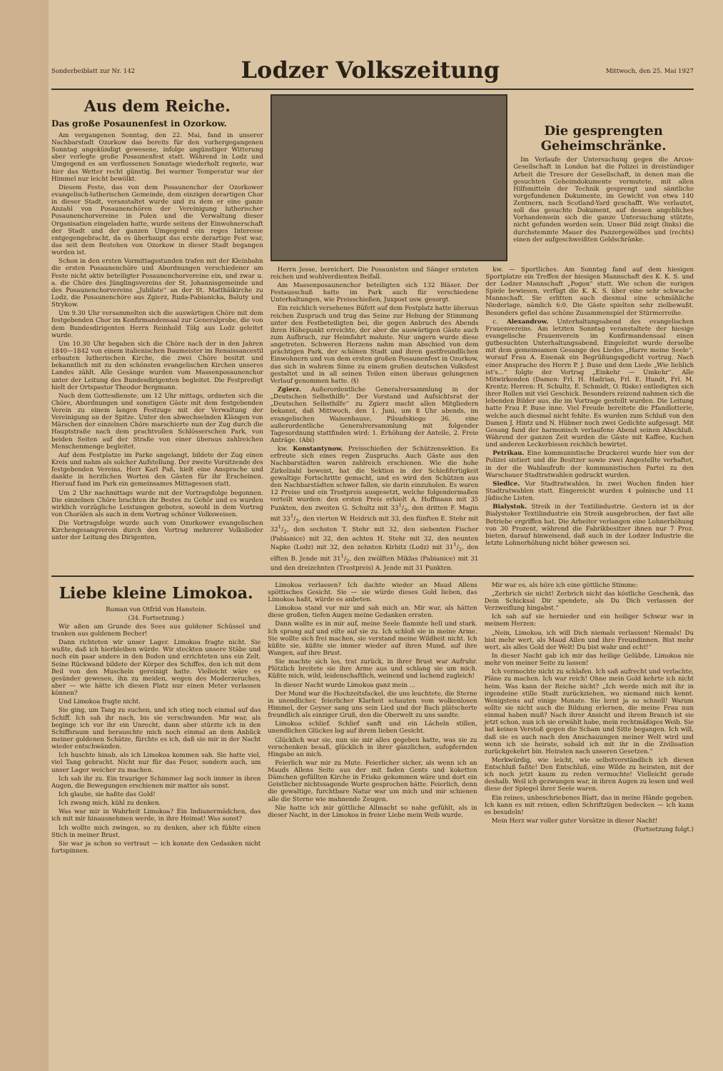Sonderbeiblatt zur Nr. 142
Lodzer Volkszeitung
Mittwoch, den 25. Mai 1927
Aus dem Reiche.
Das große Posaunenfest in Ozorkow.
Am vergangenen Sonntag, den 22. Mai, fand in unserer Nachbarstadt Ozorkow das bereits für den vorhergegangenen Sonntag angekündigt gewesene, infolge ungünstiger Witterung aber verlegte große Posaunenfest statt. Während in Lodz und Umgegend es am verflossenen Sonntage wiederholt regnete, war hier das Wetter recht günstig. Bei warmer Temperatur war der Himmel nur leicht bewölkt.
Diesem Feste, das von dem Posaunenchor der Ozorkower evangelisch-lutherischen Gemeinde, dem einzigen derartigen Chor in dieser Stadt, veranstaltet wurde und zu dem er eine ganze Anzahl von Posaunenchören der Vereinigung lutherischer Posaunenchorvereine in Polen und die Verwaltung dieser Organisation eingeladen hatte, wurde seitens der Einwohnerschaft der Stadt und der ganzen Umgegend ein reges Interesse entgegengebracht, da es überhaupt das erste derartige Fest war, das seit dem Bestehen von Ozorkow in dieser Stadt begangen worden ist.
Schon in den ersten Vormittagsstunden trafen mit der Kleinbahn die ersten Posaunenchöre und Abordnungen verschiedener am Feste nicht aktiv beteiligter Posaunenchorvereine ein, und zwar u. a. die Chöre des Jünglingsvereins der St. Johannisgemeinde und des Posaunenchorvereins „Jubilate“ an der St. Matthäikirche zu Lodz, die Posaunenchöre aus Zgierz, Ruda-Pabianicka, Baluty und Strykow.
Um 9.30 Uhr versammelten sich die auswärtigen Chöre mit dem festgebenden Chor im Konfirmandensaal zur Generalprobe, die von dem Bundesdirigenten Herrn Reinhold Tölg aus Lodz geleitet wurde.
Um 10.30 Uhr begaben sich die Chöre nach der in den Jahren 1840—1842 von einem italienischen Baumeister im Renaissancestil erbauten lutherischen Kirche, die zwei Chöre besitzt und bekanntlich mit zu den schönsten evangelischen Kirchen unseres Landes zählt. Alle Gesänge wurden vom Massenposaunenchor unter der Leitung des Bundesdirigenten begleitet. Die Festpredigt hielt der Ortspastor Theodor Bergmann.
Nach dem Gottesdienste, um 12 Uhr mittags, ordneten sich die Chöre, Abordnungen und sonstigen Gäste mit dem festgebenden Verein zu einem langen Festzuge mit der Verwaltung der Vereinigung an der Spitze. Unter den abwechselnden Klängen von Märschen der einzelnen Chöre marschierte nun der Zug durch die Hauptstraße nach dem prachtvollen Schlösserschen Park, von beiden Seiten auf der Straße von einer überaus zahlreichen Menschenmenge begleitet.
Auf dem Festplatze im Parke angelangt, bildete der Zug einen Kreis und nahm als solcher Aufstellung. Der zweite Vorsitzende des festgebenden Vereins, Herr Karl Paß, hielt eine Ansprache und dankte in herzlichen Worten den Gästen für ihr Erscheinen. Hierauf fand im Park ein gemeinsames Mittagessen statt.
Um 2 Uhr nachmittags wurde mit der Vortragsfolge begonnen. Die einzelnen Chöre brachten ihr Bestes zu Gehör und es wurden wirklich vorzügliche Leistungen geboten, sowohl in dem Vortrag von Chorälen als auch in dem Vortrag schöner Volksweisen.
Die Vortragsfolge wurde auch vom Ozorkower evangelischen Kirchengesangverein durch den Vortrag mehrerer Volkslieder unter der Leitung des Dirigenten,
Die gesprengten Geheimschränke.
Im Verlaufe der Untersuchung gegen die Arcos-Gesellschaft in London hat die Polizei in dreistündiger Arbeit die Tresore der Gesellschaft, in denen man die gesuchten Geheimdokumente vermutete, mit allen Hilfsmitteln der Technik gesprengt und sämtliche vorgefundenen Dokumente, im Gewicht von etwa 140 Zentnern, nach Scotland-Yard geschafft. Wie verlautet, soll das gesuchte Dokument, auf dessen angebliches Vorhandensein sich die ganze Untersuchung stützte, nicht gefunden worden sein. Unser Bild zeigt (links) die durchstemmte Mauer des Panzergewölbes und (rechts) einen der aufgeschweißten Geldschränke.
Herrn Jesse, bereichert. Die Posaunisten und Sänger ernteten reichen und wohlverdienten Beifall.
Am Massenposaunenchor beteiligten sich 132 Bläser. Der Festausschuß hatte im Park auch für verschiedene Unterhaltungen, wie Preisschießen, Juxpost usw. gesorgt.
Ein reichlich versehenes Büfett auf dem Festplatz hatte überaus reichen Zuspruch und trug das Seine zur Hebung der Stimmung unter den Festbeteiligten bei, die gegen Anbruch des Abends ihren Höhepunkt erreichte, der aber die auswärtigen Gäste auch zum Aufbruch, zur Heimfahrt mahnte. Nur ungern wurde diese angetreten. Schweren Herzens nahm man Abschied von dem prächtigen Park, der schönen Stadt und ihren gastfreundlichen Einwohnern und von dem ersten großen Posaunenfest in Ozorkow, das sich in wahrem Sinne zu einem großen deutschen Volksfest gestaltet und in all seinen Teilen einen überaus gelungenen Verlauf genommen hatte. (§)
Zgierz. Außerordentliche Generalversammlung in der „Deutschen Selbsthilfe“. Der Vorstand und Aufsichtsrat der „Deutschen Selbsthilfe“ zu Zgierz macht allen Mitgliedern bekannt, daß Mittwoch, den 1. Juni, um 8 Uhr abends, im evangelischen Waisenhause, Pilsudskiego 36, eine außerordentliche Generalversammlung mit folgender Tagesordnung stattfinden wird: 1. Erhöhung der Anteile, 2. Freie Anträge. (Abi)
kw. Konstantynow. Preisschießen der Schützensektion. Es erfreute sich eines regen Zuspruchs. Auch Gäste aus den Nachbarstädten waren zahlreich erschienen. Wie die hohe Zirkelzahl beweist, hat die Sektion in der Schießfertigkeit gewaltige Fortschritte gemacht, und es wird den Schützen aus den Nachbarstädten schwer fallen, sie darin einzuholen. Es waren 12 Preise und ein Trostpreis ausgesetzt, welche folgendermaßen verteilt wurden: den ersten Preis erhielt A. Hoffmann mit 35 Punkten, den zweiten G. Schultz mit 331/2, den dritten F. Magin mit 331/2, den vierten W. Heidrich mit 33, den fünften E. Stehr mit 321/2, den sechsten T. Stehr mit 32, den siebenten Fischer (Pabianice) mit 32, den achten H. Stehr mit 32, den neunten Napke (Lodz) mit 32, den zehnten Kirbitz (Lodz) mit 311/2, den elften B. Jende mit 311/2, den zwölften Miklas (Pabianice) mit 31 und den dreizehnten (Trostpreis) A. Jende mit 31 Punkten.
kw. — Sportliches. Am Sonntag fand auf dem hiesigen Sportplatze ein Treffen der hiesigen Mannschaft des K. K. S. und der Lodzer Mannschaft „Pogon“ statt. Wie schon die vorigen Spiele bewiesen, verfügt die K. K. S. über eine sehr schwache Mannschaft. Sie erlitten auch diesmal eine schmähliche Niederlage, nämlich 6:0. Die Gäste spielten sehr zielbewußt. Besonders gefiel das schöne Zusammenspiel der Stürmerreihe.
c. Alexandrow. Unterhaltungsabend des evangelischen Frauenvereins. Am letzten Sonntag veranstaltete der hiesige evangelische Frauenverein im Konfirmandensaal einen gutbesuchten Unterhaltungsabend. Eingeleitet wurde derselbe mit dem gemeinsamen Gesange des Liedes „Harre meine Seele“, worauf Frau A. Eisenak ein Begrüßungsgedicht vortrug. Nach einer Ansprache des Herrn P. J. Buse und dem Liede „Wie lieblich ist's...“ folgte der Vortrag „Einkehr — Umkehr“. Alle Mitwirkenden (Damen: Frl. H. Hadrian, Frl. E. Hundt, Frl. M. Krentz; Herren: H. Schultz, E. Schmidt, O. Riske) entledigten sich ihrer Rollen mit viel Geschick. Besonders reizend nahmen sich die lebenden Bilder aus, die im Vortrage gestellt wurden. Die Leitung hatte Frau P. Buse inne. Viel Freude bereitete die Pfandlotterie, welche auch diesmal nicht fehlte. Es wurden zum Schluß von den Damen J. Hintz und N. Hübner noch zwei Gedichte aufgesagt. Mit Gesang fand der harmonisch verlaufene Abend seinen Abschluß. Während der ganzen Zeit wurden die Gäste mit Kaffee, Kuchen und anderen Leckerbissen reichlich bewirtet.
Petrikau. Eine kommunistische Druckerei wurde hier von der Polizei sistiert und die Besitzer sowie zwei Angestellte verhaftet, in der die Wahlaufrufe der kommunistischen Partei zu den Warschauer Stadtratwahlen gedruckt wurden.
Siedlce. Vor Stadtratwahlen. In zwei Wochen finden hier Stadtratwahlen statt. Eingereicht wurden 4 polnische und 11 jüdische Listen.
Bialystok. Streik in der Textilindustrie. Gestern ist in der Bialystoker Textilindustrie ein Streik ausgebrochen, der fast alle Betriebe ergriffen hat. Die Arbeiter verlangen eine Lohnerhöhung von 30 Prozent, während die Fabrikbesitzer ihnen nur 7 Proz. bieten, darauf hinweisend, daß auch in der Lodzer Industrie die letzte Lohnerhöhung nicht höher gewesen sei.
Liebe kleine Limokoa.
Roman von Otfrid von Hanstein.
(34. Fortsetzung.)
Wir aßen am Grunde des Sees aus goldener Schüssel und tranken aus goldenem Becher!
Dann richteten wir unser Lager. Limokoa fragte nicht. Sie wußte, daß ich hierbleiben würde. Wir steckten unsere Stäbe und noch ein paar andere in den Boden und errichteten uns ein Zelt. Seine Rückwand bildete der Körper des Schiffes, den ich mit dem Beil von den Muscheln gereinigt hatte. Vielleicht wäre es gesünder gewesen, ihn zu meiden, wegen des Moderzeruches, aber — wie hätte ich diesen Platz nur einen Meter verlassen können?
Und Limokoa fragte nicht.
Sie ging, um Tang zu suchen, und ich stieg noch einmal auf das Schiff. Ich sah ihr nach, bis sie verschwanden. Mir war, als beginge ich vor ihr ein Unrecht, dann aber stürzte ich in den Schiffsraum und berauschte mich noch einmal an dem Anblick meiner goldenen Schätze, fürchte es ich, daß sie mir in der Nacht wieder entschwänden.
Ich huschte hinab, als ich Limokoa kommen sah. Sie hatte viel, viel Tang gebracht. Nicht nur für das Feuer, sondern auch, um unser Lager weicher zu machen.
Ich sah ihr zu. Ein trauriger Schimmer lag noch immer in ihren Augen, die Bewegungen erschienen mir matter als sonst.
Ich glaube, sie haßte das Gold!
Ich zwang mich, kühl zu denken.
Was war mir in Wahrheit Limokoa? Ein Indianermädchen, das ich mit mir hinausnehmen werde, in ihre Heimat! Was sonst?
Ich wollte mich zwingen, so zu denken, aber ich fühlte einen Stich in meiner Brust.
Sie war ja schon so vertraut — ich konnte den Gedanken nicht fortspinnen.
Limokoa verlassen? Ich dachte wieder an Maud Allens spöttisches Gesicht. Sie — sie würde dieses Gold lieben, das Limokoa haßt, würde es anbeten.
Limokoa stand vor mir und sah mich an. Mir war, als hätten diese großen, tiefen Augen meine Gedanken erraten.
Dann wallte es in mir auf, meine Seele flammte hell und stark. Ich sprang auf und eilte auf sie zu. Ich schloß sie in meine Arme. Sie wollte sich frei machen, sie verstand meine Wildheit nicht. Ich küßte sie, küßte sie immer wieder auf ihren Mund, auf ihre Wangen, auf ihre Brust.
Sie machte sich los, trat zurück, in ihrer Brust war Aufruhr. Plötzlich breitete sie ihre Arme aus und schlang sie um mich. Küßte mich, wild, leidenschaftlich, weinend und lachend zugleich!
In dieser Nacht wurde Limokoa ganz mein ...
Der Mond war die Hochzeitsfackel, die uns leuchtete, die Sterne in unendlicher, feierlicher Klarheit schauten vom wolkenlosen Himmel, der Geyser sang uns sein Lied und der Bach plätscherte freundlich als einziger Gruß, den die Oberwelt zu uns sandte.
Limokoa schlief. Schlief sanft und ein Lächeln stillen, unendlichen Glückes lag auf ihrem lieben Gesicht.
Glücklich war sie, nun sie mir alles gegeben hatte, was sie zu verschenken besaß, glücklich in ihrer gänzlichen, aufopfernden Hingabe an mich.
Feierlich war mir zu Mute. Feierlicher sicher, als wenn ich an Mauds Allens Seite aus der mit faden Gents und koketten Dämchen gefüllten Kirche in Frisko gekommen wäre und dort ein Geistlicher nichtssagende Worte gesprochen hätte. Feierlich, denn die gewaltige, furchtbare Natur war um mich und mir schienen alle die Sterne wie mahnende Zeugen.
Nie hatte ich mir göttliche Allmacht so nahe gefühlt, als in dieser Nacht, in der Limokoa in freier Liebe mein Weib wurde.
Mir war es, als höre ich eine göttliche Stimme:
„Zerbrich sie nicht! Zerbrich nicht das köstliche Geschenk, das Dein Schicksal Dir spendete, als Du Dich verlassen der Verzweiflung hingabst.“
Ich sah auf sie hernieder und ein heiliger Schwur war in meinem Herzen:
„Nein, Limokoa, ich will Dich niemals verlassen! Niemals! Du bist mehr wert, als Maud Allen und ihre Freundinnen. Bist mehr wert, als alles Gold der Welt! Du bist wahr und echt!“
In dieser Nacht gab ich mir das heilige Gelübde, Limokoa nie mehr von meiner Seite zu lassen!
Ich vermochte nicht zu schlafen. Ich saß aufrecht und verlachte, Pläne zu machen. Ich war reich! Ohne mein Gold kehrte ich nicht heim. Was kann der Reiche nicht? „Ich werde mich mit ihr in irgendeine stille Stadt zurückziehen, wo niemand mich kennt. Wenigstens auf einige Monate. Sie lernt ja so schnell! Warum sollte sie nicht auch die Bildung erlernen, die meine Frau nun einmal haben muß? Nach ihrer Ansicht und ihrem Brauch ist sie jetzt schon, nun ich sie erwählt habe, mein rechtmäßiges Weib. Sie hat keinen Verstoß gegen die Scham und Sitte begangen. Ich will, daß sie es auch nach den Anschauungen meiner Welt wird und wenn ich sie heirate, sobald ich mit ihr in die Zivilisation zurückgekehrt bin. Heiraten nach unseren Gesetzen.“
Merkwürdig, wie leicht, wie selbstverständlich ich diesen Entschluß faßte! Den Entschluß, eine Wilde zu heiraten, mit der ich noch jetzt kaum zu reden vermochte! Vielleicht gerade deshalb. Weil ich gezwungen war, in ihren Augen zu lesen und weil diese der Spiegel ihrer Seele waren.
Ein reines, unbeschriebenes Blatt, das in meine Hände gegeben. Ich kann es mit reinen, edlen Schriftzügen bedecken — ich kann es besudeln!
Mein Herz war voller guter Vorsätze in dieser Nacht!
(Fortsetzung folgt.)